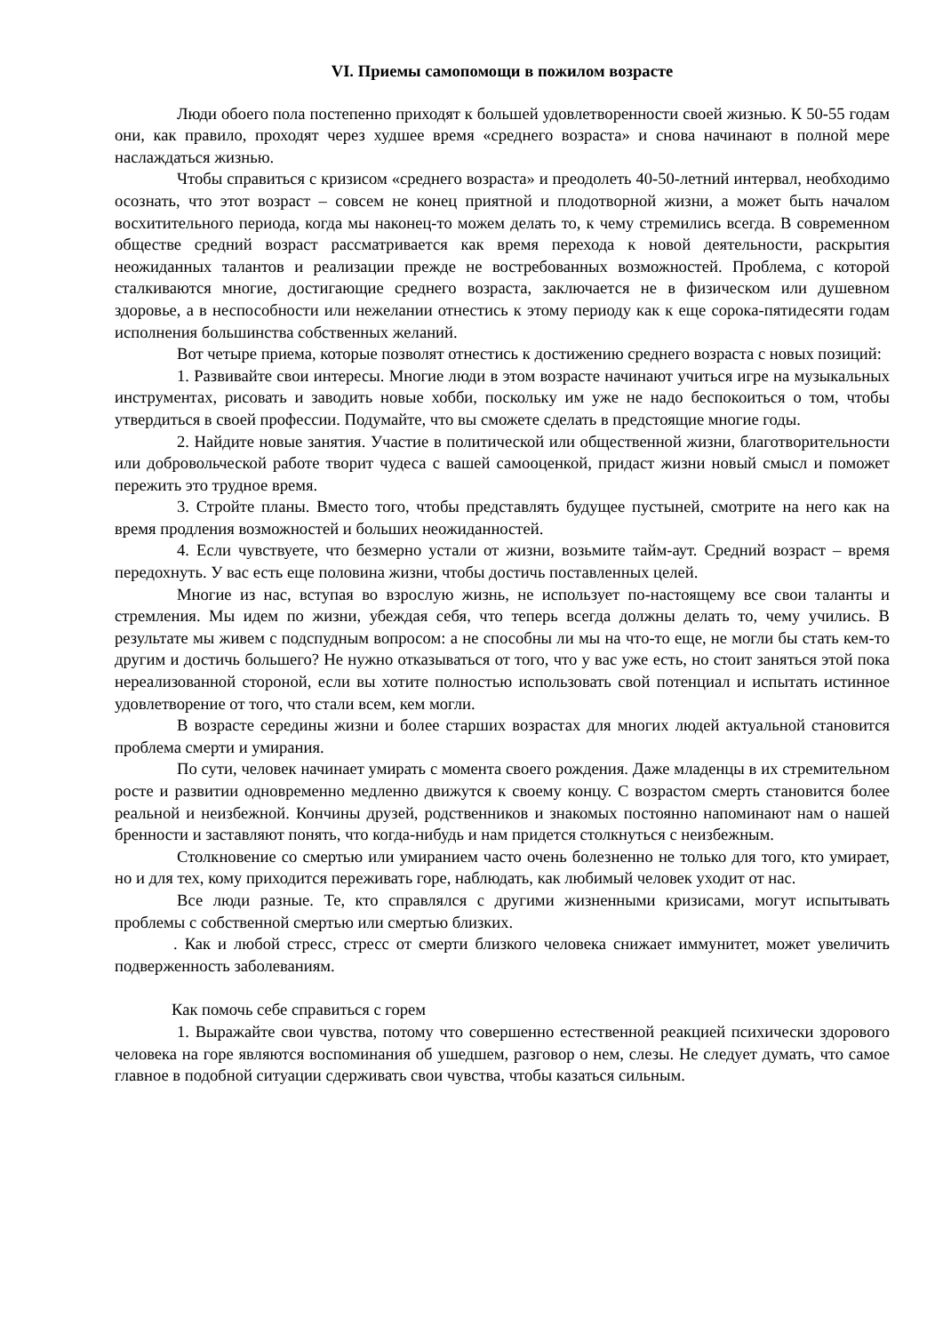VI. Приемы самопомощи в пожилом возрасте
Люди обоего пола постепенно приходят к большей удовлетворенности своей жизнью. К 50-55 годам они, как правило, проходят через худшее время «среднего возраста» и снова начинают в полной мере наслаждаться жизнью.
Чтобы справиться с кризисом «среднего возраста» и преодолеть 40-50-летний интервал, необходимо осознать, что этот возраст – совсем не конец приятной и плодотворной жизни, а может быть началом восхитительного периода, когда мы наконец-то можем делать то, к чему стремились всегда. В современном обществе средний возраст рассматривается как время перехода к новой деятельности, раскрытия неожиданных талантов и реализации прежде не востребованных возможностей. Проблема, с которой сталкиваются многие, достигающие среднего возраста, заключается не в физическом или душевном здоровье, а в неспособности или нежелании отнестись к этому периоду как к еще сорока-пятидесяти годам исполнения большинства собственных желаний.
Вот четыре приема, которые позволят отнестись к достижению среднего возраста с новых позиций:
1. Развивайте свои интересы. Многие люди в этом возрасте начинают учиться игре на музыкальных инструментах, рисовать и заводить новые хобби, поскольку им уже не надо беспокоиться о том, чтобы утвердиться в своей профессии. Подумайте, что вы сможете сделать в предстоящие многие годы.
2. Найдите новые занятия. Участие в политической или общественной жизни, благотворительности или добровольческой работе творит чудеса с вашей самооценкой, придаст жизни новый смысл и поможет пережить это трудное время.
3. Стройте планы. Вместо того, чтобы представлять будущее пустыней, смотрите на него как на время продления возможностей и больших неожиданностей.
4. Если чувствуете, что безмерно устали от жизни, возьмите тайм-аут. Средний возраст – время передохнуть. У вас есть еще половина жизни, чтобы достичь поставленных целей.
Многие из нас, вступая во взрослую жизнь, не использует по-настоящему все свои таланты и стремления. Мы идем по жизни, убеждая себя, что теперь всегда должны делать то, чему учились. В результате мы живем с подспудным вопросом: а не способны ли мы на что-то еще, не могли бы стать кем-то другим и достичь большего? Не нужно отказываться от того, что у вас уже есть, но стоит заняться этой пока нереализованной стороной, если вы хотите полностью использовать свой потенциал и испытать истинное удовлетворение от того, что стали всем, кем могли.
В возрасте середины жизни и более старших возрастах для многих людей актуальной становится проблема смерти и умирания.
По сути, человек начинает умирать с момента своего рождения. Даже младенцы в их стремительном росте и развитии одновременно медленно движутся к своему концу. С возрастом смерть становится более реальной и неизбежной. Кончины друзей, родственников и знакомых постоянно напоминают нам о нашей бренности и заставляют понять, что когда-нибудь и нам придется столкнуться с неизбежным.
Столкновение со смертью или умиранием часто очень болезненно не только для того, кто умирает, но и для тех, кому приходится переживать горе, наблюдать, как любимый человек уходит от нас.
Все люди разные. Те, кто справлялся с другими жизненными кризисами, могут испытывать проблемы с собственной смертью или смертью близких.
. Как и любой стресс, стресс от смерти близкого человека снижает иммунитет, может увеличить подверженность заболеваниям.
Как помочь себе справиться с горем
1. Выражайте свои чувства, потому что совершенно естественной реакцией психически здорового человека на горе являются воспоминания об ушедшем, разговор о нем, слезы. Не следует думать, что самое главное в подобной ситуации сдерживать свои чувства, чтобы казаться сильным.